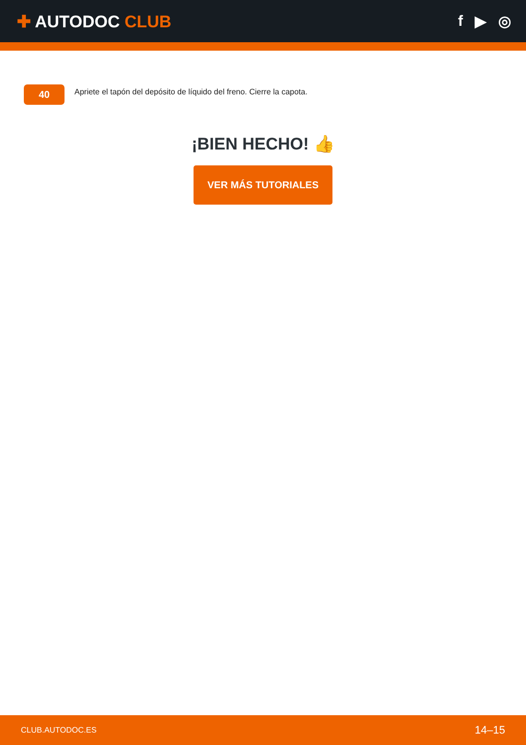✚ AUTODOC CLUB f ▶ ◎
40
Apriete el tapón del depósito de líquido del freno. Cierre la capota.
¡BIEN HECHO! 👍
VER MÁS TUTORIALES
CLUB.AUTODOC.ES 14–15